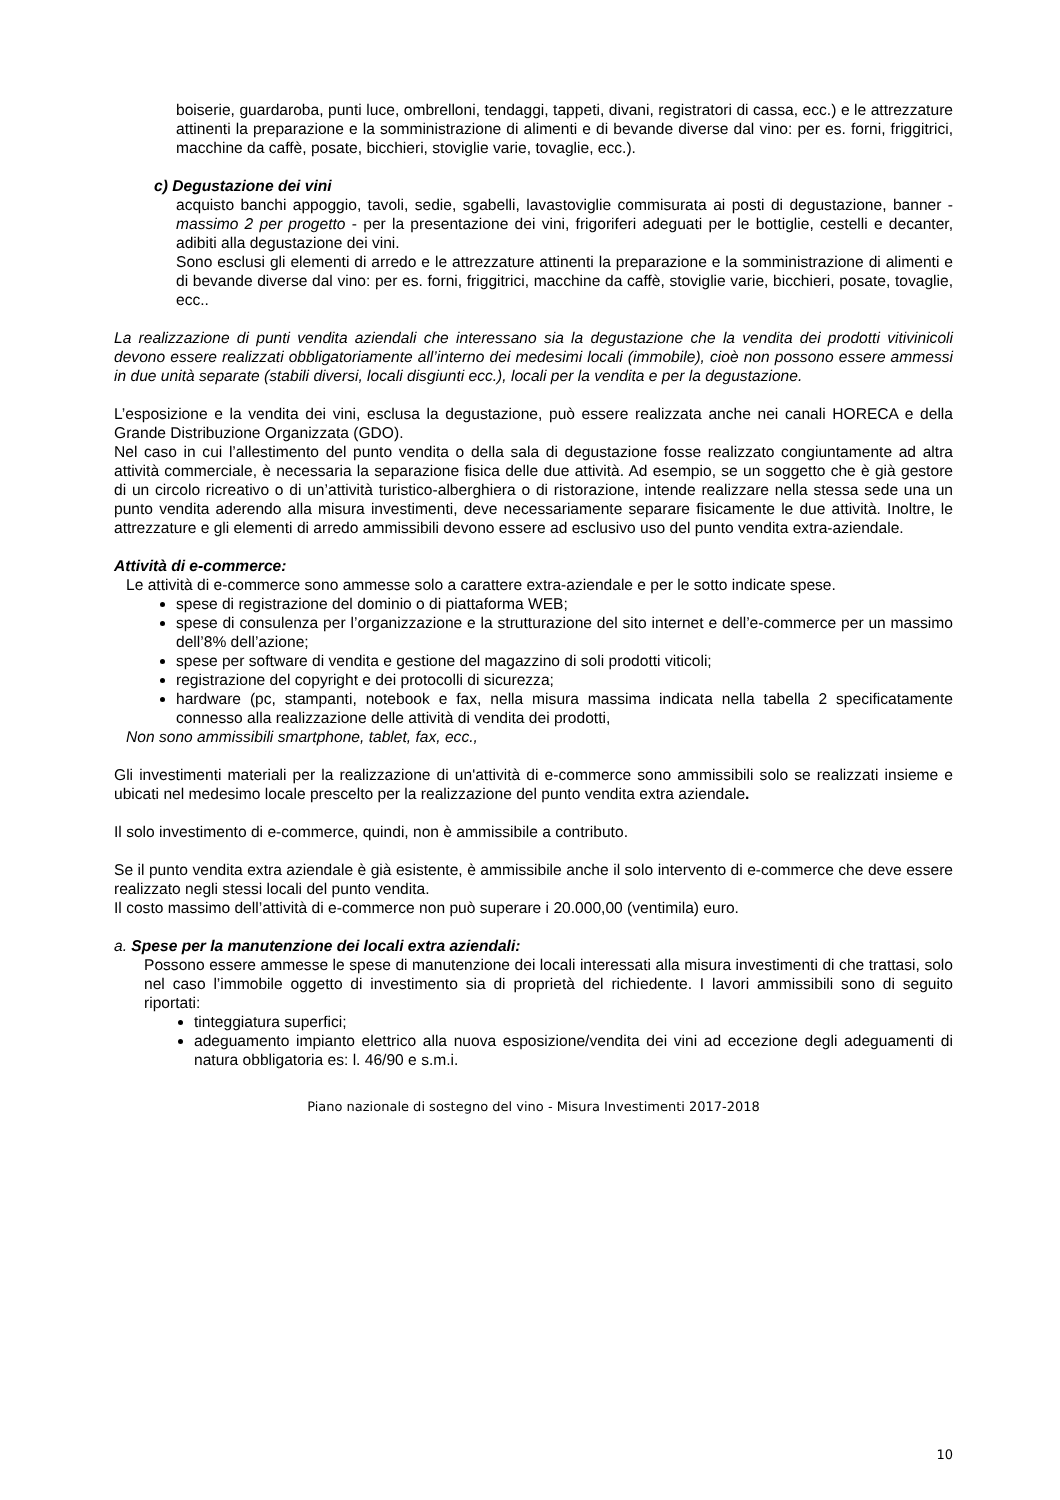boiserie, guardaroba, punti luce, ombrelloni, tendaggi, tappeti, divani, registratori di cassa, ecc.) e le attrezzature attinenti la preparazione e la somministrazione di alimenti e di bevande diverse dal vino: per es. forni, friggitrici, macchine da caffè, posate, bicchieri, stoviglie varie, tovaglie, ecc.).
c) Degustazione dei vini
acquisto banchi appoggio, tavoli, sedie, sgabelli, lavastoviglie commisurata ai posti di degustazione, banner - massimo 2 per progetto - per la presentazione dei vini, frigoriferi adeguati per le bottiglie, cestelli e decanter, adibiti alla degustazione dei vini.
Sono esclusi gli elementi di arredo e le attrezzature attinenti la preparazione e la somministrazione di alimenti e di bevande diverse dal vino: per es. forni, friggitrici, macchine da caffè, stoviglie varie, bicchieri, posate, tovaglie, ecc..
La realizzazione di punti vendita aziendali che interessano sia la degustazione che la vendita dei prodotti vitivinicoli devono essere realizzati obbligatoriamente all’interno dei medesimi locali (immobile), cioè non possono essere ammessi in due unità separate (stabili diversi, locali disgiunti ecc.), locali per la vendita e per la degustazione.
L’esposizione e la vendita dei vini, esclusa la degustazione, può essere realizzata anche nei canali HORECA e della Grande Distribuzione Organizzata (GDO).
Nel caso in cui l’allestimento del punto vendita o della sala di degustazione fosse realizzato congiuntamente ad altra attività commerciale, è necessaria la separazione fisica delle due attività. Ad esempio, se un soggetto che è già gestore di un circolo ricreativo o di un’attività turistico-alberghiera o di ristorazione, intende realizzare nella stessa sede una un punto vendita aderendo alla misura investimenti, deve necessariamente separare fisicamente le due attività. Inoltre, le attrezzature e gli elementi di arredo ammissibili devono essere ad esclusivo uso del punto vendita extra-aziendale.
Attività di e-commerce:
Le attività di e-commerce sono ammesse solo a carattere extra-aziendale e per le sotto indicate spese.
spese di registrazione del dominio o di piattaforma WEB;
spese di consulenza per l’organizzazione e la strutturazione del sito internet e dell’e-commerce per un massimo dell’8% dell’azione;
spese per software di vendita e gestione del magazzino di soli prodotti viticoli;
registrazione del copyright e dei protocolli di sicurezza;
hardware (pc, stampanti, notebook e fax, nella misura massima indicata nella tabella 2 specificatamente connesso alla realizzazione delle attività di vendita dei prodotti,
Non sono ammissibili smartphone, tablet, fax, ecc.,
Gli investimenti materiali per la realizzazione di un'attività di e-commerce sono ammissibili solo se realizzati insieme e ubicati nel medesimo locale prescelto per la realizzazione del punto vendita extra aziendale.
Il solo investimento di e-commerce, quindi, non è ammissibile a contributo.
Se il punto vendita extra aziendale è già esistente, è ammissibile anche il solo intervento di e-commerce che deve essere realizzato negli stessi locali del punto vendita.
Il costo massimo dell’attività di e-commerce non può superare i 20.000,00 (ventimila) euro.
a. Spese per la manutenzione dei locali extra aziendali:
Possono essere ammesse le spese di manutenzione dei locali interessati alla misura investimenti di che trattasi, solo nel caso l’immobile oggetto di investimento sia di proprietà del richiedente. I lavori ammissibili sono di seguito riportati:
tinteggiatura superfici;
adeguamento impianto elettrico alla nuova esposizione/vendita dei vini ad eccezione degli adeguamenti di natura obbligatoria es: l. 46/90 e s.m.i.
Piano nazionale di sostegno del vino - Misura Investimenti 2017-2018
10